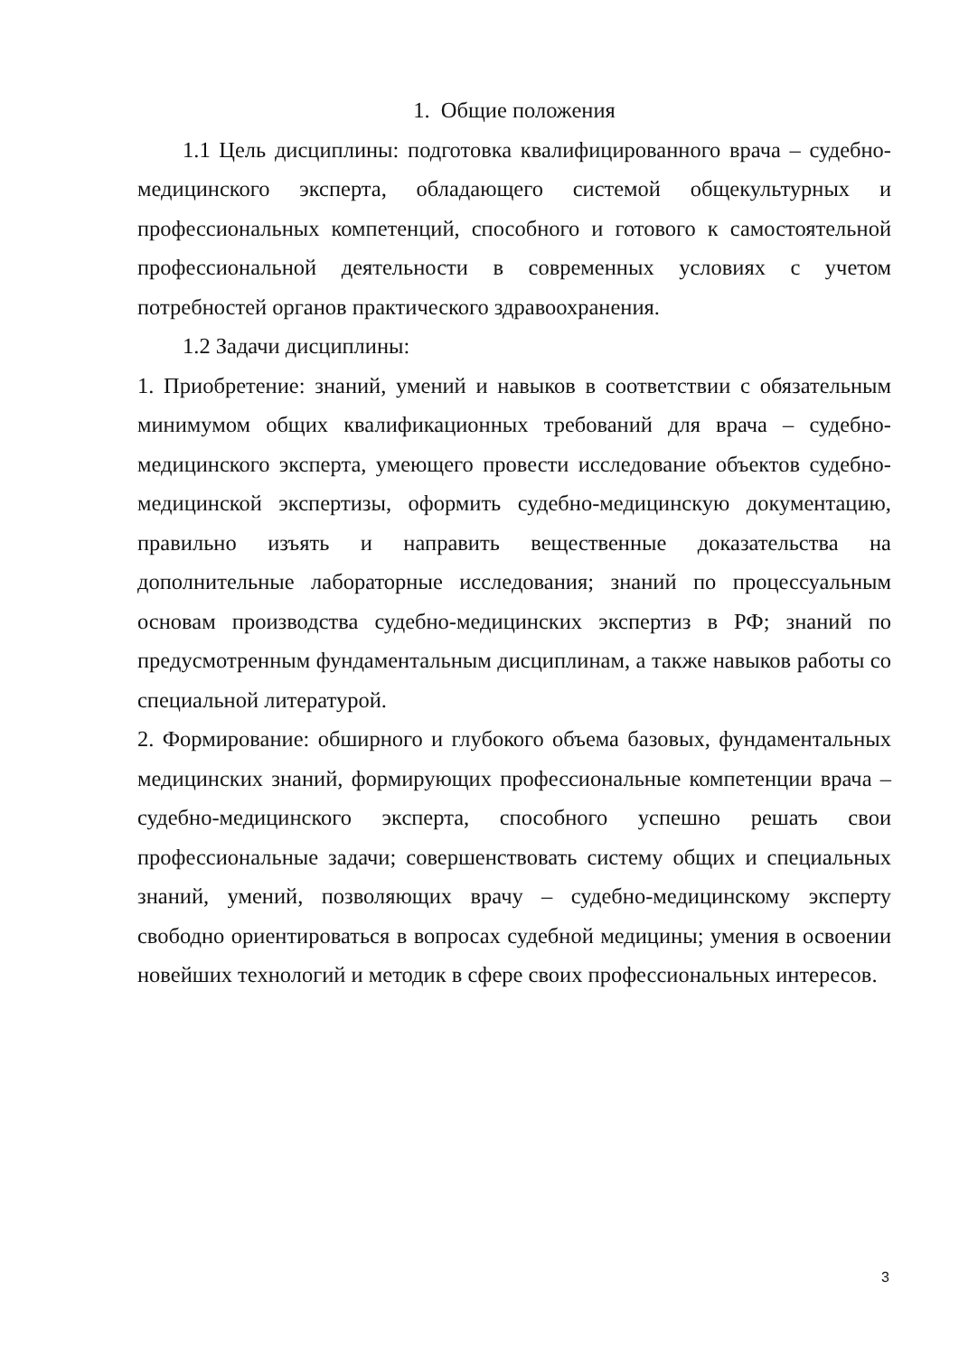1. Общие положения
1.1 Цель дисциплины: подготовка квалифицированного врача – судебно-медицинского эксперта, обладающего системой общекультурных и профессиональных компетенций, способного и готового к самостоятельной профессиональной деятельности в современных условиях с учетом потребностей органов практического здравоохранения.
1.2 Задачи дисциплины:
1. Приобретение: знаний, умений и навыков в соответствии с обязательным минимумом общих квалификационных требований для врача – судебно-медицинского эксперта, умеющего провести исследование объектов судебно-медицинской экспертизы, оформить судебно-медицинскую документацию, правильно изъять и направить вещественные доказательства на дополнительные лабораторные исследования; знаний по процессуальным основам производства судебно-медицинских экспертиз в РФ; знаний по предусмотренным фундаментальным дисциплинам, а также навыков работы со специальной литературой.
2. Формирование: обширного и глубокого объема базовых, фундаментальных медицинских знаний, формирующих профессиональные компетенции врача – судебно-медицинского эксперта, способного успешно решать свои профессиональные задачи; совершенствовать систему общих и специальных знаний, умений, позволяющих врачу – судебно-медицинскому эксперту свободно ориентироваться в вопросах судебной медицины; умения в освоении новейших технологий и методик в сфере своих профессиональных интересов.
3